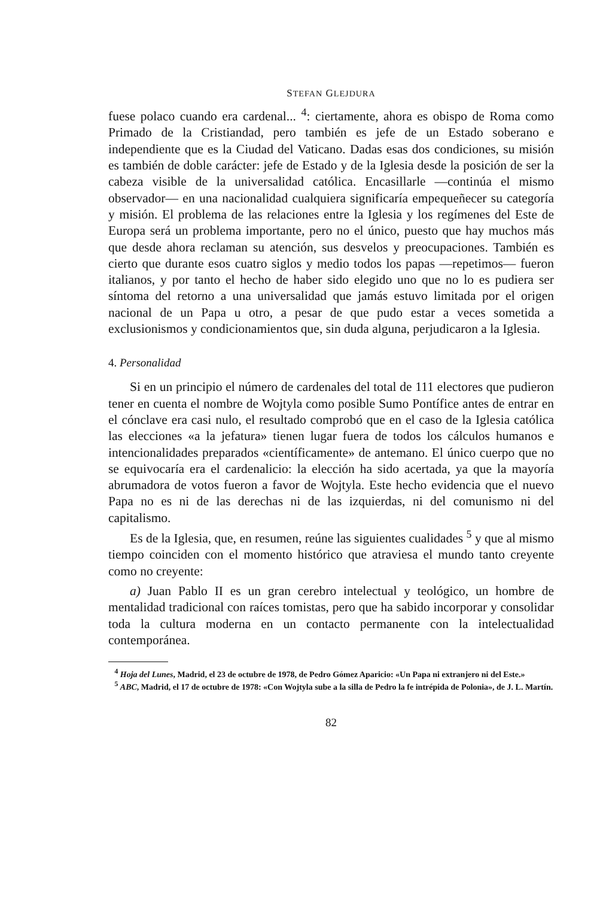STEFAN GLEJDURA
fuese polaco cuando era cardenal... <sup>4</sup>: ciertamente, ahora es obispo de Roma como Primado de la Cristiandad, pero también es jefe de un Estado soberano e independiente que es la Ciudad del Vaticano. Dadas esas dos condiciones, su misión es también de doble carácter: jefe de Estado y de la Iglesia desde la posición de ser la cabeza visible de la universalidad católica. Encasillarle —continúa el mismo observador— en una nacionalidad cualquiera significaría empequeñecer su categoría y misión. El problema de las relaciones entre la Iglesia y los regímenes del Este de Europa será un problema importante, pero no el único, puesto que hay muchos más que desde ahora reclaman su atención, sus desvelos y preocupaciones. También es cierto que durante esos cuatro siglos y medio todos los papas —repetimos— fueron italianos, y por tanto el hecho de haber sido elegido uno que no lo es pudiera ser síntoma del retorno a una universalidad que jamás estuvo limitada por el origen nacional de un Papa u otro, a pesar de que pudo estar a veces sometida a exclusionismos y condicionamientos que, sin duda alguna, perjudicaron a la Iglesia.
4. Personalidad
Si en un principio el número de cardenales del total de 111 electores que pudieron tener en cuenta el nombre de Wojtyla como posible Sumo Pontífice antes de entrar en el cónclave era casi nulo, el resultado comprobó que en el caso de la Iglesia católica las elecciones «a la jefatura» tienen lugar fuera de todos los cálculos humanos e intencionalidades preparados «científicamente» de antemano. El único cuerpo que no se equivocaría era el cardenalicio: la elección ha sido acertada, ya que la mayoría abrumadora de votos fueron a favor de Wojtyla. Este hecho evidencia que el nuevo Papa no es ni de las derechas ni de las izquierdas, ni del comunismo ni del capitalismo.
Es de la Iglesia, que, en resumen, reúne las siguientes cualidades <sup>5</sup> y que al mismo tiempo coinciden con el momento histórico que atraviesa el mundo tanto creyente como no creyente:
a) Juan Pablo II es un gran cerebro intelectual y teológico, un hombre de mentalidad tradicional con raíces tomistas, pero que ha sabido incorporar y consolidar toda la cultura moderna en un contacto permanente con la intelectualidad contemporánea.
<sup>4</sup> Hoja del Lunes, Madrid, el 23 de octubre de 1978, de Pedro Gómez Aparicio: «Un Papa ni extranjero ni del Este.»
<sup>5</sup> ABC, Madrid, el 17 de octubre de 1978: «Con Wojtyla sube a la silla de Pedro la fe intrépida de Polonia», de J. L. Martín.
82